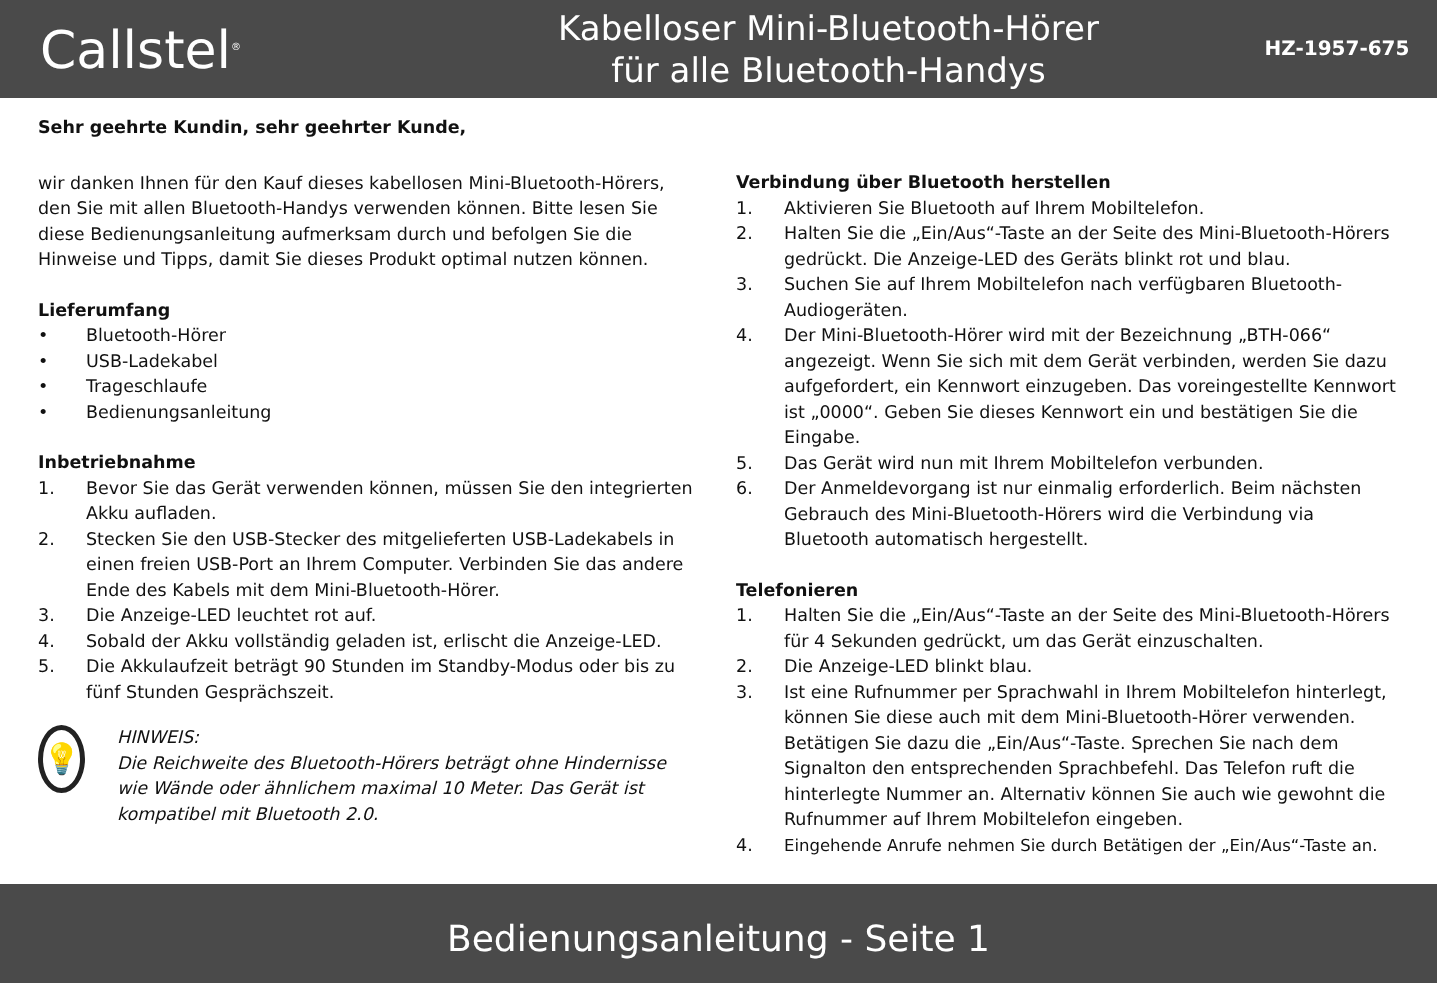Callstel<sup>®</sup>
Kabelloser Mini-Bluetooth-Hörer
für alle Bluetooth-Handys
HZ-1957-675
Sehr geehrte Kundin, sehr geehrter Kunde,
wir danken Ihnen für den Kauf dieses kabellosen Mini-Bluetooth-Hörers, den Sie mit allen Bluetooth-Handys verwenden können. Bitte lesen Sie diese Bedienungsanleitung aufmerksam durch und befolgen Sie die Hinweise und Tipps, damit Sie dieses Produkt optimal nutzen können.
Lieferumfang
• Bluetooth-Hörer
• USB-Ladekabel
• Trageschlaufe
• Bedienungsanleitung
Inbetriebnahme
1. Bevor Sie das Gerät verwenden können, müssen Sie den integrierten Akku aufladen.
2. Stecken Sie den USB-Stecker des mitgelieferten USB-Ladekabels in einen freien USB-Port an Ihrem Computer. Verbinden Sie das andere Ende des Kabels mit dem Mini-Bluetooth-Hörer.
3. Die Anzeige-LED leuchtet rot auf.
4. Sobald der Akku vollständig geladen ist, erlischt die Anzeige-LED.
5. Die Akkulaufzeit beträgt 90 Stunden im Standby-Modus oder bis zu fünf Stunden Gesprächszeit.
💡
HINWEIS:
Die Reichweite des Bluetooth-Hörers beträgt ohne Hindernisse wie Wände oder ähnlichem maximal 10 Meter. Das Gerät ist kompatibel mit Bluetooth 2.0.
Verbindung über Bluetooth herstellen
1. Aktivieren Sie Bluetooth auf Ihrem Mobiltelefon.
2. Halten Sie die „Ein/Aus“-Taste an der Seite des Mini-Bluetooth-Hörers gedrückt. Die Anzeige-LED des Geräts blinkt rot und blau.
3. Suchen Sie auf Ihrem Mobiltelefon nach verfügbaren Bluetooth-Audiogeräten.
4. Der Mini-Bluetooth-Hörer wird mit der Bezeichnung „BTH-066“ angezeigt. Wenn Sie sich mit dem Gerät verbinden, werden Sie dazu aufgefordert, ein Kennwort einzugeben. Das voreingestellte Kennwort ist „0000“. Geben Sie dieses Kennwort ein und bestätigen Sie die Eingabe.
5. Das Gerät wird nun mit Ihrem Mobiltelefon verbunden.
6. Der Anmeldevorgang ist nur einmalig erforderlich. Beim nächsten Gebrauch des Mini-Bluetooth-Hörers wird die Verbindung via Bluetooth automatisch hergestellt.
Telefonieren
1. Halten Sie die „Ein/Aus“-Taste an der Seite des Mini-Bluetooth-Hörers für 4 Sekunden gedrückt, um das Gerät einzuschalten.
2. Die Anzeige-LED blinkt blau.
3. Ist eine Rufnummer per Sprachwahl in Ihrem Mobiltelefon hinterlegt, können Sie diese auch mit dem Mini-Bluetooth-Hörer verwenden. Betätigen Sie dazu die „Ein/Aus“-Taste. Sprechen Sie nach dem Signalton den entsprechenden Sprachbefehl. Das Telefon ruft die hinterlegte Nummer an. Alternativ können Sie auch wie gewohnt die Rufnummer auf Ihrem Mobiltelefon eingeben.
4. Eingehende Anrufe nehmen Sie durch Betätigen der „Ein/Aus“-Taste an.
Bedienungsanleitung - Seite 1